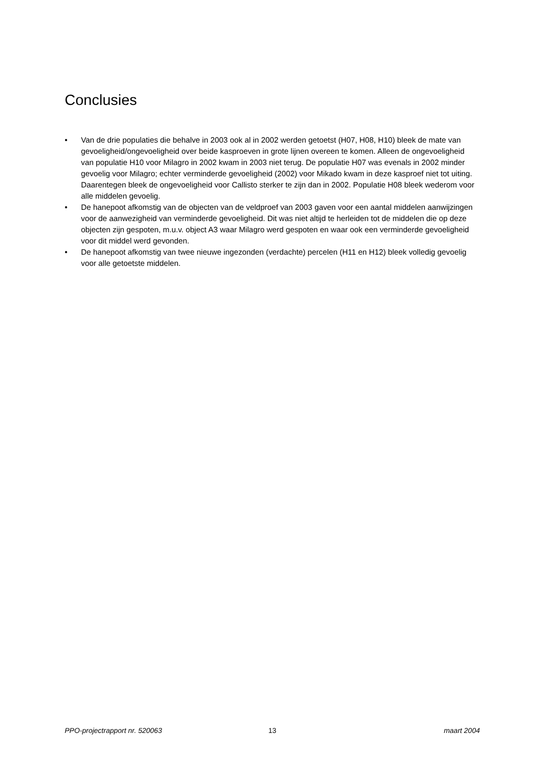Conclusies
• Van de drie populaties die behalve in 2003 ook al in 2002 werden getoetst (H07, H08, H10) bleek de mate van gevoeligheid/ongevoeligheid over beide kasproeven in grote lijnen overeen te komen. Alleen de ongevoeligheid van populatie H10 voor Milagro in 2002 kwam in 2003 niet terug. De populatie H07 was evenals in 2002 minder gevoelig voor Milagro; echter verminderde gevoeligheid (2002) voor Mikado kwam in deze kasproef niet tot uiting. Daarentegen bleek de ongevoeligheid voor Callisto sterker te zijn dan in 2002. Populatie H08 bleek wederom voor alle middelen gevoelig.
• De hanepoot afkomstig van de objecten van de veldproef van 2003 gaven voor een aantal middelen aanwijzingen voor de aanwezigheid van verminderde gevoeligheid. Dit was niet altijd te herleiden tot de middelen die op deze objecten zijn gespoten, m.u.v. object A3 waar Milagro werd gespoten en waar ook een verminderde gevoeligheid voor dit middel werd gevonden.
• De hanepoot afkomstig van twee nieuwe ingezonden (verdachte) percelen (H11 en H12) bleek volledig gevoelig voor alle getoetste middelen.
PPO-projectrapport nr. 520063 13 maart 2004